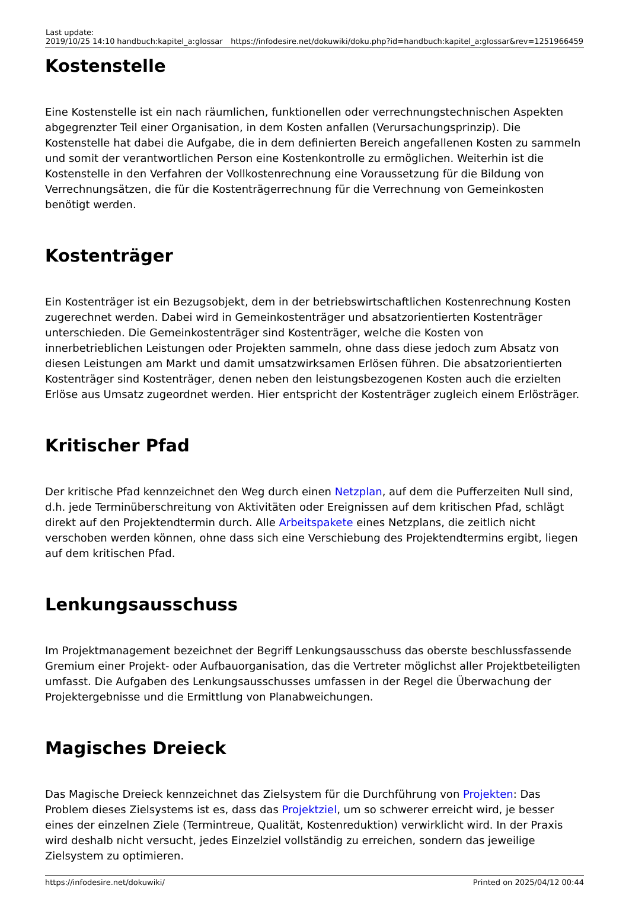| Last update: 2019/10/25 14:10 | handbuch:kapitel_a:glossar | https://infodesire.net/dokuwiki/doku.php?id=handbuch:kapitel_a:glossar&rev=1251966459 |
Kostenstelle
Eine Kostenstelle ist ein nach räumlichen, funktionellen oder verrechnungstechnischen Aspekten abgegrenzter Teil einer Organisation, in dem Kosten anfallen (Verursachungsprinzip). Die Kostenstelle hat dabei die Aufgabe, die in dem definierten Bereich angefallenen Kosten zu sammeln und somit der verantwortlichen Person eine Kostenkontrolle zu ermöglichen. Weiterhin ist die Kostenstelle in den Verfahren der Vollkostenrechnung eine Voraussetzung für die Bildung von Verrechnungsätzen, die für die Kostenträgerrechnung für die Verrechnung von Gemeinkosten benötigt werden.
Kostenträger
Ein Kostenträger ist ein Bezugsobjekt, dem in der betriebswirtschaftlichen Kostenrechnung Kosten zugerechnet werden. Dabei wird in Gemeinkostenträger und absatzorientierten Kostenträger unterschieden. Die Gemeinkostenträger sind Kostenträger, welche die Kosten von innerbetrieblichen Leistungen oder Projekten sammeln, ohne dass diese jedoch zum Absatz von diesen Leistungen am Markt und damit umsatzwirksamen Erlösen führen. Die absatzorientierten Kostenträger sind Kostenträger, denen neben den leistungsbezogenen Kosten auch die erzielten Erlöse aus Umsatz zugeordnet werden. Hier entspricht der Kostenträger zugleich einem Erlösträger.
Kritischer Pfad
Der kritische Pfad kennzeichnet den Weg durch einen Netzplan, auf dem die Pufferzeiten Null sind, d.h. jede Terminüberschreitung von Aktivitäten oder Ereignissen auf dem kritischen Pfad, schlägt direkt auf den Projektendtermin durch. Alle Arbeitspakete eines Netzplans, die zeitlich nicht verschoben werden können, ohne dass sich eine Verschiebung des Projektendtermins ergibt, liegen auf dem kritischen Pfad.
Lenkungsausschuss
Im Projektmanagement bezeichnet der Begriff Lenkungsausschuss das oberste beschlussfassende Gremium einer Projekt- oder Aufbauorganisation, das die Vertreter möglichst aller Projektbeteiligten umfasst. Die Aufgaben des Lenkungsausschusses umfassen in der Regel die Überwachung der Projektergebnisse und die Ermittlung von Planabweichungen.
Magisches Dreieck
Das Magische Dreieck kennzeichnet das Zielsystem für die Durchführung von Projekten: Das Problem dieses Zielsystems ist es, dass das Projektziel, um so schwerer erreicht wird, je besser eines der einzelnen Ziele (Termintreue, Qualität, Kostenreduktion) verwirklicht wird. In der Praxis wird deshalb nicht versucht, jedes Einzelziel vollständig zu erreichen, sondern das jeweilige Zielsystem zu optimieren.
https://infodesire.net/dokuwiki/ Printed on 2025/04/12 00:44